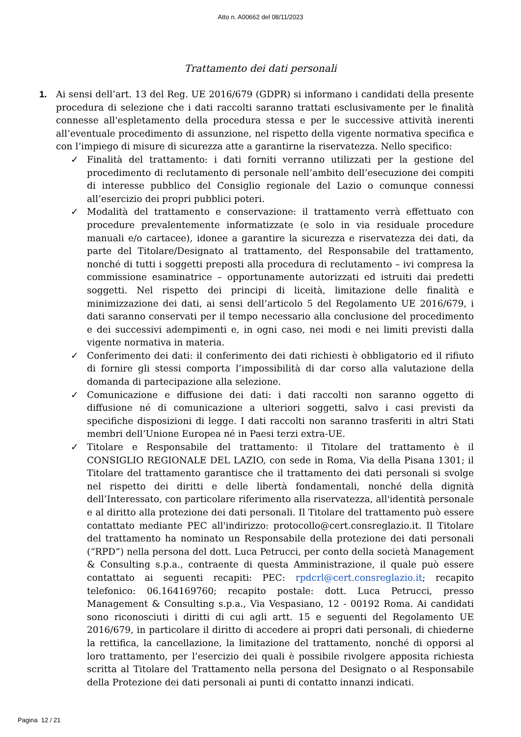Atto n. A00662 del 08/11/2023
Trattamento dei dati personali
1. Ai sensi dell’art. 13 del Reg. UE 2016/679 (GDPR) si informano i candidati della presente procedura di selezione che i dati raccolti saranno trattati esclusivamente per le finalità connesse all'espletamento della procedura stessa e per le successive attività inerenti all’eventuale procedimento di assunzione, nel rispetto della vigente normativa specifica e con l’impiego di misure di sicurezza atte a garantirne la riservatezza. Nello specifico:
✓ Finalità del trattamento: i dati forniti verranno utilizzati per la gestione del procedimento di reclutamento di personale nell’ambito dell’esecuzione dei compiti di interesse pubblico del Consiglio regionale del Lazio o comunque connessi all’esercizio dei propri pubblici poteri.
✓ Modalità del trattamento e conservazione: il trattamento verrà effettuato con procedure prevalentemente informatizzate (e solo in via residuale procedure manuali e/o cartacee), idonee a garantire la sicurezza e riservatezza dei dati, da parte del Titolare/Designato al trattamento, del Responsabile del trattamento, nonché di tutti i soggetti preposti alla procedura di reclutamento – ivi compresa la commissione esaminatrice – opportunamente autorizzati ed istruiti dai predetti soggetti. Nel rispetto dei principi di liceità, limitazione delle finalità e minimizzazione dei dati, ai sensi dell’articolo 5 del Regolamento UE 2016/679, i dati saranno conservati per il tempo necessario alla conclusione del procedimento e dei successivi adempimenti e, in ogni caso, nei modi e nei limiti previsti dalla vigente normativa in materia.
✓ Conferimento dei dati: il conferimento dei dati richiesti è obbligatorio ed il rifiuto di fornire gli stessi comporta l’impossibilità di dar corso alla valutazione della domanda di partecipazione alla selezione.
✓ Comunicazione e diffusione dei dati: i dati raccolti non saranno oggetto di diffusione né di comunicazione a ulteriori soggetti, salvo i casi previsti da specifiche disposizioni di legge. I dati raccolti non saranno trasferiti in altri Stati membri dell’Unione Europea né in Paesi terzi extra-UE.
✓ Titolare e Responsabile del trattamento: il Titolare del trattamento è il CONSIGLIO REGIONALE DEL LAZIO, con sede in Roma, Via della Pisana 1301; il Titolare del trattamento garantisce che il trattamento dei dati personali si svolge nel rispetto dei diritti e delle libertà fondamentali, nonché della dignità dell’Interessato, con particolare riferimento alla riservatezza, all'identità personale e al diritto alla protezione dei dati personali. Il Titolare del trattamento può essere contattato mediante PEC all'indirizzo: protocollo@cert.consreglazio.it. Il Titolare del trattamento ha nominato un Responsabile della protezione dei dati personali (“RPD”) nella persona del dott. Luca Petrucci, per conto della società Management & Consulting s.p.a., contraente di questa Amministrazione, il quale può essere contattato ai seguenti recapiti: PEC: rpdcrl@cert.consreglazio.it; recapito telefonico: 06.164169760; recapito postale: dott. Luca Petrucci, presso Management & Consulting s.p.a., Via Vespasiano, 12 - 00192 Roma. Ai candidati sono riconosciuti i diritti di cui agli artt. 15 e seguenti del Regolamento UE 2016/679, in particolare il diritto di accedere ai propri dati personali, di chiederne la rettifica, la cancellazione, la limitazione del trattamento, nonché di opporsi al loro trattamento, per l’esercizio dei quali è possibile rivolgere apposita richiesta scritta al Titolare del Trattamento nella persona del Designato o al Responsabile della Protezione dei dati personali ai punti di contatto innanzi indicati.
Pagina 12 / 21